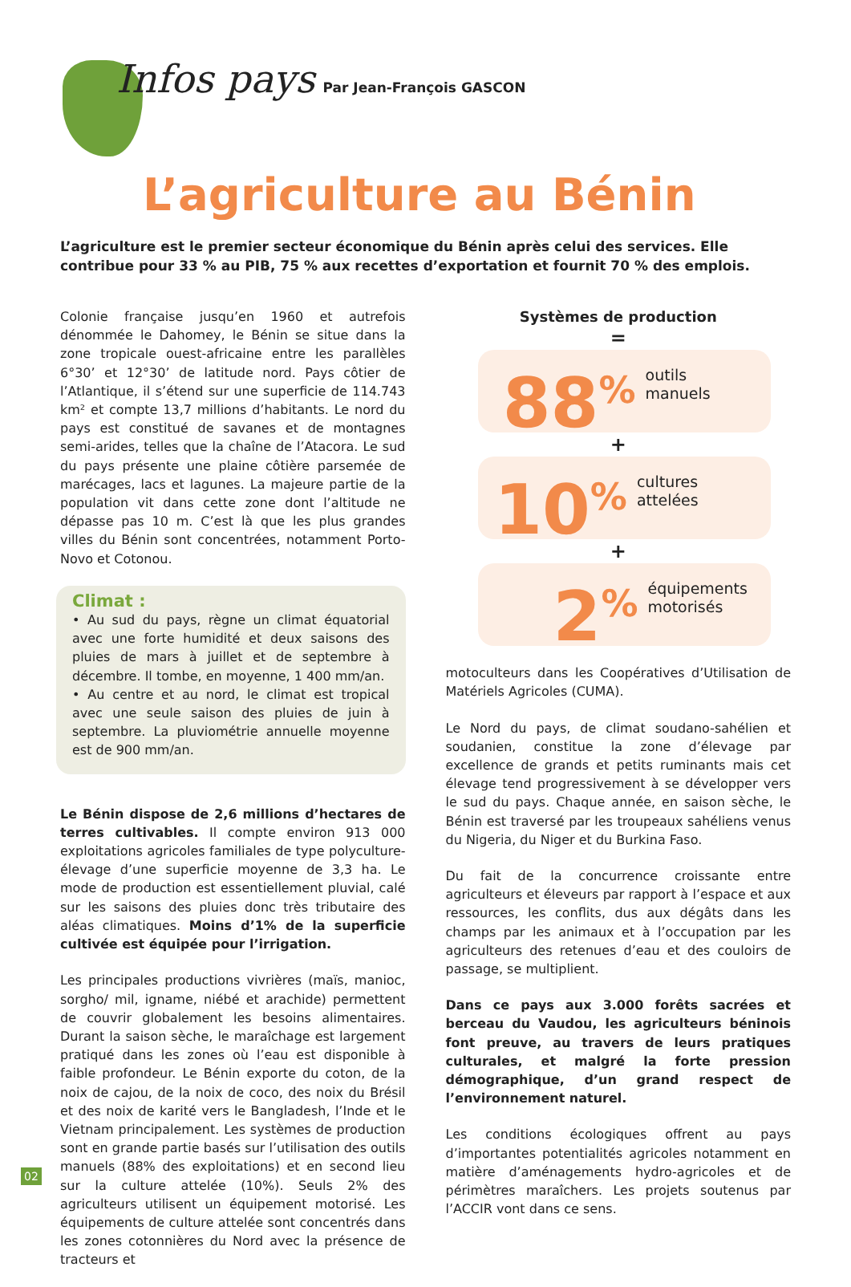Infos pays Par Jean-François GASCON
L’agriculture au Bénin
L’agriculture est le premier secteur économique du Bénin après celui des services. Elle contribue pour 33 % au PIB, 75 % aux recettes d’exportation et fournit 70 % des emplois.
Colonie française jusqu’en 1960 et autrefois dénommée le Dahomey, le Bénin se situe dans la zone tropicale ouest-africaine entre les parallèles 6°30’ et 12°30’ de latitude nord. Pays côtier de l’Atlantique, il s’étend sur une superficie de 114.743 km² et compte 13,7 millions d’habitants. Le nord du pays est constitué de savanes et de montagnes semi-arides, telles que la chaîne de l’Atacora. Le sud du pays présente une plaine côtière parsemée de marécages, lacs et lagunes. La majeure partie de la population vit dans cette zone dont l’altitude ne dépasse pas 10 m. C’est là que les plus grandes villes du Bénin sont concentrées, notamment Porto-Novo et Cotonou.
Climat :
• Au sud du pays, règne un climat équatorial avec une forte humidité et deux saisons des pluies de mars à juillet et de septembre à décembre. Il tombe, en moyenne, 1 400 mm/an.
• Au centre et au nord, le climat est tropical avec une seule saison des pluies de juin à septembre. La pluviométrie annuelle moyenne est de 900 mm/an.
Le Bénin dispose de 2,6 millions d’hectares de terres cultivables. Il compte environ 913 000 exploitations agricoles familiales de type polyculture-élevage d’une superficie moyenne de 3,3 ha. Le mode de production est essentiellement pluvial, calé sur les saisons des pluies donc très tributaire des aléas climatiques. Moins d’1% de la superficie cultivée est équipée pour l’irrigation.
Les principales productions vivrières (maïs, manioc, sorgho/ mil, igname, niébé et arachide) permettent de couvrir globalement les besoins alimentaires. Durant la saison sèche, le maraîchage est largement pratiqué dans les zones où l’eau est disponible à faible profondeur. Le Bénin exporte du coton, de la noix de cajou, de la noix de coco, des noix du Brésil et des noix de karité vers le Bangladesh, l’Inde et le Vietnam principalement. Les systèmes de production sont en grande partie basés sur l’utilisation des outils manuels (88% des exploitations) et en second lieu sur la culture attelée (10%). Seuls 2% des agriculteurs utilisent un équipement motorisé. Les équipements de culture attelée sont concentrés dans les zones cotonnières du Nord avec la présence de tracteurs et
Systèmes de production
=
88<sup>%</sup>
outils manuels
+
10<sup>%</sup>
cultures attelées
+
2<sup>%</sup>
équipements
motorisés
motoculteurs dans les Coopératives d’Utilisation de Matériels Agricoles (CUMA).
Le Nord du pays, de climat soudano-sahélien et soudanien, constitue la zone d’élevage par excellence de grands et petits ruminants mais cet élevage tend progressivement à se développer vers le sud du pays. Chaque année, en saison sèche, le Bénin est traversé par les troupeaux sahéliens venus du Nigeria, du Niger et du Burkina Faso.
Du fait de la concurrence croissante entre agriculteurs et éleveurs par rapport à l’espace et aux ressources, les conflits, dus aux dégâts dans les champs par les animaux et à l’occupation par les agriculteurs des retenues d’eau et des couloirs de passage, se multiplient.
Dans ce pays aux 3.000 forêts sacrées et berceau du Vaudou, les agriculteurs béninois font preuve, au travers de leurs pratiques culturales, et malgré la forte pression démographique, d’un grand respect de l’environnement naturel.
Les conditions écologiques offrent au pays d’importantes potentialités agricoles notamment en matière d’aménagements hydro-agricoles et de périmètres maraîchers. Les projets soutenus par l’ACCIR vont dans ce sens.
02